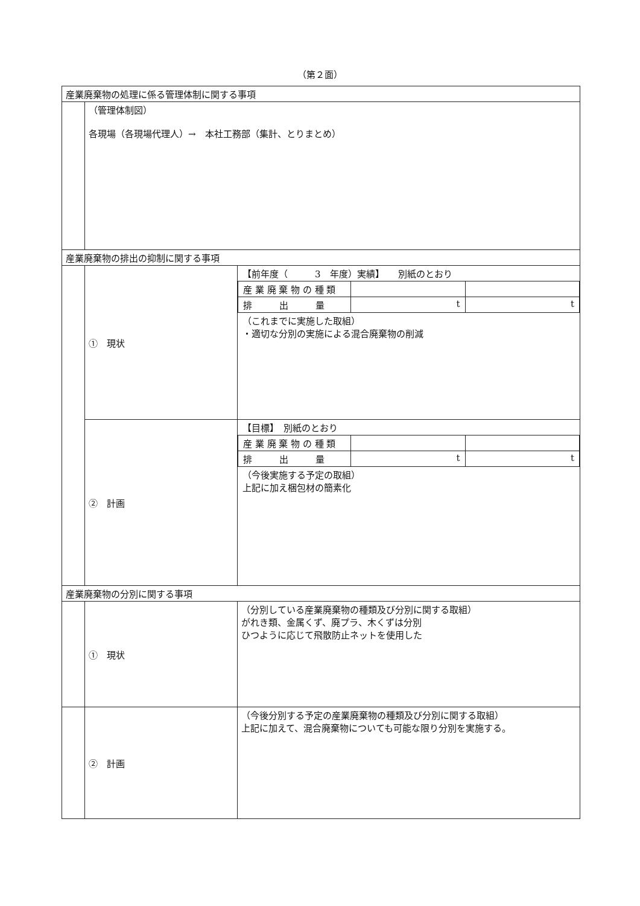（第２面）
| 産業廃棄物の処理に係る管理体制に関する事項 | | |
| | （管理体制図） 各現場（各現場代理人）→ 本社工務部（集計、とりまとめ） | |
| 産業廃棄物の排出の抑制に関する事項 | | |
| | ① 現状 | 【前年度（ 3 年度）実績】 別紙のとおり / 産 業 廃 棄 物 の 種 類 / / / / 排 出 量 / t / t / （これまでに実施した取組） ・適切な分別の実施による混合廃棄物の削減 |
| | ② 計画 | 【目標】 別紙のとおり / 産 業 廃 棄 物 の 種 類 / / / / 排 出 量 / t / t / （今後実施する予定の取組） 上記に加え梱包材の簡素化 |
| 産業廃棄物の分別に関する事項 | | |
| | ① 現状 | （分別している産業廃棄物の種類及び分別に関する取組） がれき類、金属くず、廃プラ、木くずは分別 ひつように応じて飛散防止ネットを使用した |
| | ② 計画 | （今後分別する予定の産業廃棄物の種類及び分別に関する取組） 上記に加えて、混合廃棄物についても可能な限り分別を実施する。 |